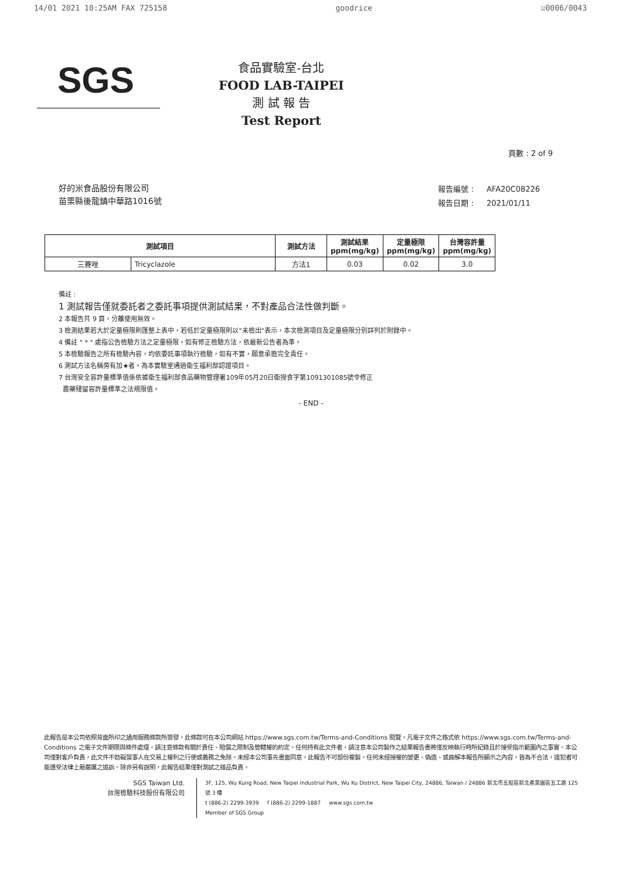14/01 2021 10:25AM FAX 725158 goodrice ☑0006/0043
SGS
食品實驗室-台北
FOOD LAB-TAIPEI
測 試 報 告
Test Report
頁數 : 2 of 9
好的米食品股份有限公司
苗栗縣後龍鎮中華路1016號
| 報告編號 : | AFA20C08226 |
| 報告日期 : | 2021/01/11 |
| 測試項目 | | 測試方法 | 測試結果 ppm(mg/kg) | 定量極限 ppm(mg/kg) | 台灣容許量 ppm(mg/kg) |
| --- | --- | --- | --- | --- | --- |
| 三賽唑 | Tricyclazole | 方法1 | 0.03 | 0.02 | 3.0 |
備註 :
1 測試報告僅就委託者之委託事項提供測試結果，不對產品合法性做判斷。
2 本報告共 9 頁，分離使用無效。
3 檢測結果若大於定量極限則匯整上表中，若低於定量極限則以"未檢出"表示，本次檢測項目及定量極限分別詳列於附錄中。
4 備註 " * " 處指公告檢驗方法之定量極限，如有修正檢驗方法，依最新公告者為準。
5 本檢驗報告之所有檢驗內容，均依委託事項執行檢驗，如有不實，願意承擔完全責任。
6 測試方法名稱旁有加★者，為本實驗室通過衛生福利部認證項目。
7 台灣安全容許量標準值係依據衛生福利部食品藥物管理署109年05月20日衛授食字第1091301085號令修正
農藥殘留容許量標準之法規限值。
- END -
此報告是本公司依照背面所印之通用服務條款所簽發，此條款可在本公司網站 https://www.sgs.com.tw/Terms-and-Conditions 閱覽，凡電子文件之格式依 https://www.sgs.com.tw/Terms-and-Conditions 之電子文件期限與條件處理。請注意條款有關於責任、賠償之限制及管轄權的約定。任何持有此文件者，請注意本公司製作之結果報告書將僅反映執行時所紀錄且於接受指示範圍內之事實。本公司僅對客戶負責，此文件不妨礙當事人在交易上權利之行使或義務之免除。未經本公司事先書面同意，此報告不可部份複製。任何未經授權的變更、偽造、或曲解本報告所顯示之內容，皆為不合法，違犯者可能遭受法律上最嚴厲之追訴。除非另有說明，此報告結果僅對測試之樣品負責。
SGS Taiwan Ltd.
台灣檢驗科技股份有限公司
3F, 125, Wu Kung Road, New Taipei Industrial Park, Wu Ku District, New Taipei City, 24886, Taiwan / 24886 新北市五股區新北產業園區五工路 125 號 3 樓
t (886-2) 2299-3939 f (886-2) 2299-1887 www.sgs.com.tw
Member of SGS Group